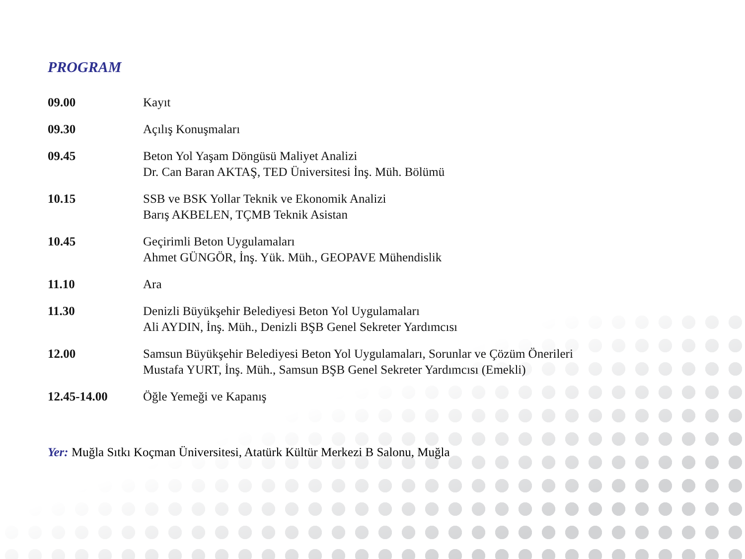PROGRAM
| 09.00 | Kayıt |
| 09.30 | Açılış Konuşmaları |
| 09.45 | Beton Yol Yaşam Döngüsü Maliyet Analizi Dr. Can Baran AKTAŞ, TED Üniversitesi İnş. Müh. Bölümü |
| 10.15 | SSB ve BSK Yollar Teknik ve Ekonomik Analizi Barış AKBELEN, TÇMB Teknik Asistan |
| 10.45 | Geçirimli Beton Uygulamaları Ahmet GÜNGÖR, İnş. Yük. Müh., GEOPAVE Mühendislik |
| 11.10 | Ara |
| 11.30 | Denizli Büyükşehir Belediyesi Beton Yol Uygulamaları Ali AYDIN, İnş. Müh., Denizli BŞB Genel Sekreter Yardımcısı |
| 12.00 | Samsun Büyükşehir Belediyesi Beton Yol Uygulamaları, Sorunlar ve Çözüm Önerileri Mustafa YURT, İnş. Müh., Samsun BŞB Genel Sekreter Yardımcısı (Emekli) |
| 12.45-14.00 | Öğle Yemeği ve Kapanış |
Yer: Muğla Sıtkı Koçman Üniversitesi, Atatürk Kültür Merkezi B Salonu, Muğla